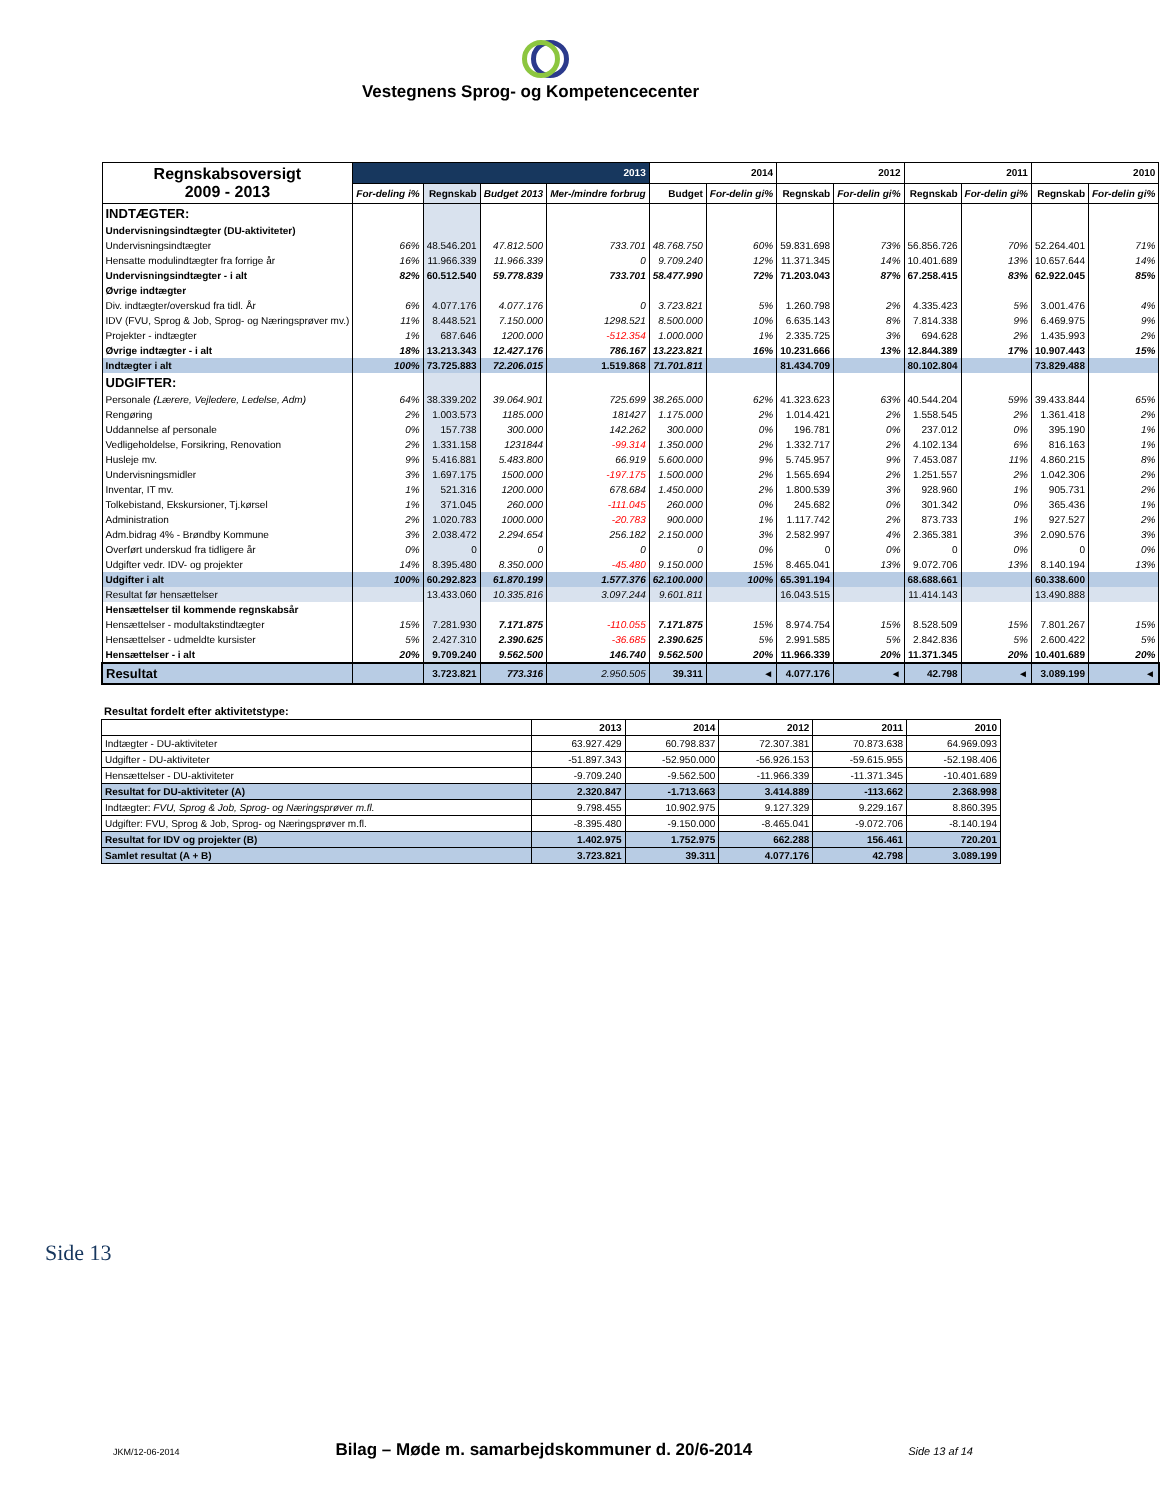Vestegnens Sprog- og Kompetencecenter
| Regnskabsoversigt 2009 - 2013 | 2013 | | | | 2014 | | 2012 | | 2011 | | 2010 | |
| --- | --- | --- | --- | --- | --- | --- | --- | --- | --- | --- | --- | --- |
| | For-deling i% | Regnskab | Budget 2013 | Mer-/mindre forbrug | Budget | For-delin gi% | Regnskab | For-delin gi% | Regnskab | For-delin gi% | Regnskab | For-delin gi% |
| INDTÆGTER: | | | | | | | | | | | | |
| Undervisningsindtægter (DU-aktiviteter) | | | | | | | | | | | | |
| Undervisningsindtægter | 66% | 48.546.201 | 47.812.500 | 733.701 | 48.768.750 | 60% | 59.831.698 | 73% | 56.856.726 | 70% | 52.264.401 | 71% |
| Hensatte modulindtægter fra forrige år | 16% | 11.966.339 | 11.966.339 | 0 | 9.709.240 | 12% | 11.371.345 | 14% | 10.401.689 | 13% | 10.657.644 | 14% |
| Undervisningsindtægter - i alt | 82% | 60.512.540 | 59.778.839 | 733.701 | 58.477.990 | 72% | 71.203.043 | 87% | 67.258.415 | 83% | 62.922.045 | 85% |
| Øvrige indtægter | | | | | | | | | | | | |
| Div. indtægter/overskud fra tidl. År | 6% | 4.077.176 | 4.077.176 | 0 | 3.723.821 | 5% | 1.260.798 | 2% | 4.335.423 | 5% | 3.001.476 | 4% |
| IDV (FVU, Sprog & Job, Sprog- og Næringsprøver mv.) | 11% | 8.448.521 | 7.150.000 | 1298.521 | 8.500.000 | 10% | 6.635.143 | 8% | 7.814.338 | 9% | 6.469.975 | 9% |
| Projekter - indtægter | 1% | 687.646 | 1200.000 | -512.354 | 1.000.000 | 1% | 2.335.725 | 3% | 694.628 | 2% | 1.435.993 | 2% |
| Øvrige indtægter - i alt | 18% | 13.213.343 | 12.427.176 | 786.167 | 13.223.821 | 16% | 10.231.666 | 13% | 12.844.389 | 17% | 10.907.443 | 15% |
| Indtægter i alt | 100% | 73.725.883 | 72.206.015 | 1.519.868 | 71.701.811 | | 81.434.709 | | 80.102.804 | | 73.829.488 | |
| UDGIFTER: | | | | | | | | | | | | |
| Personale (Lærere, Vejledere, Ledelse, Adm) | 64% | 38.339.202 | 39.064.901 | 725.699 | 38.265.000 | 62% | 41.323.623 | 63% | 40.544.204 | 59% | 39.433.844 | 65% |
| Rengøring | 2% | 1.003.573 | 1185.000 | 181427 | 1.175.000 | 2% | 1.014.421 | 2% | 1.558.545 | 2% | 1.361.418 | 2% |
| Uddannelse af personale | 0% | 157.738 | 300.000 | 142.262 | 300.000 | 0% | 196.781 | 0% | 237.012 | 0% | 395.190 | 1% |
| Vedligeholdelse, Forsikring, Renovation | 2% | 1.331.158 | 1231844 | -99.314 | 1.350.000 | 2% | 1.332.717 | 2% | 4.102.134 | 6% | 816.163 | 1% |
| Husleje mv. | 9% | 5.416.881 | 5.483.800 | 66.919 | 5.600.000 | 9% | 5.745.957 | 9% | 7.453.087 | 11% | 4.860.215 | 8% |
| Undervisningsmidler | 3% | 1.697.175 | 1500.000 | -197.175 | 1.500.000 | 2% | 1.565.694 | 2% | 1.251.557 | 2% | 1.042.306 | 2% |
| Inventar, IT mv. | 1% | 521.316 | 1200.000 | 678.684 | 1.450.000 | 2% | 1.800.539 | 3% | 928.960 | 1% | 905.731 | 2% |
| Tolkebistand, Ekskursioner, Tj.kørsel | 1% | 371.045 | 260.000 | -111.045 | 260.000 | 0% | 245.682 | 0% | 301.342 | 0% | 365.436 | 1% |
| Administration | 2% | 1.020.783 | 1000.000 | -20.783 | 900.000 | 1% | 1.117.742 | 2% | 873.733 | 1% | 927.527 | 2% |
| Adm.bidrag 4% - Brøndby Kommune | 3% | 2.038.472 | 2.294.654 | 256.182 | 2.150.000 | 3% | 2.582.997 | 4% | 2.365.381 | 3% | 2.090.576 | 3% |
| Overført underskud fra tidligere år | 0% | 0 | 0 | 0 | 0 | 0% | 0 | 0% | 0 | 0% | 0 | 0% |
| Udgifter vedr. IDV- og projekter | 14% | 8.395.480 | 8.350.000 | -45.480 | 9.150.000 | 15% | 8.465.041 | 13% | 9.072.706 | 13% | 8.140.194 | 13% |
| Udgifter i alt | 100% | 60.292.823 | 61.870.199 | 1.577.376 | 62.100.000 | 100% | 65.391.194 | | 68.688.661 | | 60.338.600 | |
| Resultat før hensættelser | | 13.433.060 | 10.335.816 | 3.097.244 | 9.601.811 | | 16.043.515 | | 11.414.143 | | 13.490.888 | |
| Hensættelser til kommende regnskabsår | | | | | | | | | | | | |
| Hensættelser - modultakstindtægter | 15% | 7.281.930 | 7.171.875 | -110.055 | 7.171.875 | 15% | 8.974.754 | 15% | 8.528.509 | 15% | 7.801.267 | 15% |
| Hensættelser - udmeldte kursister | 5% | 2.427.310 | 2.390.625 | -36.685 | 2.390.625 | 5% | 2.991.585 | 5% | 2.842.836 | 5% | 2.600.422 | 5% |
| Hensættelser - i alt | 20% | 9.709.240 | 9.562.500 | 146.740 | 9.562.500 | 20% | 11.966.339 | 20% | 11.371.345 | 20% | 10.401.689 | 20% |
| Resultat | | 3.723.821 | 773.316 | 2.950.505 | 39.311 | ◄ | 4.077.176 | ◄ | 42.798 | ◄ | 3.089.199 | ◄ |
Resultat fordelt efter aktivitetstype:
| | 2013 | 2014 | 2012 | 2011 | 2010 |
| Indtægter - DU-aktiviteter | 63.927.429 | 60.798.837 | 72.307.381 | 70.873.638 | 64.969.093 |
| Udgifter - DU-aktiviteter | -51.897.343 | -52.950.000 | -56.926.153 | -59.615.955 | -52.198.406 |
| Hensættelser - DU-aktiviteter | -9.709.240 | -9.562.500 | -11.966.339 | -11.371.345 | -10.401.689 |
| Resultat for DU-aktiviteter (A) | 2.320.847 | -1.713.663 | 3.414.889 | -113.662 | 2.368.998 |
| Indtægter: FVU, Sprog & Job, Sprog- og Næringsprøver m.fl. | 9.798.455 | 10.902.975 | 9.127.329 | 9.229.167 | 8.860.395 |
| Udgifter: FVU, Sprog & Job, Sprog- og Næringsprøver m.fl. | -8.395.480 | -9.150.000 | -8.465.041 | -9.072.706 | -8.140.194 |
| Resultat for IDV og projekter (B) | 1.402.975 | 1.752.975 | 662.288 | 156.461 | 720.201 |
| Samlet resultat (A + B) | 3.723.821 | 39.311 | 4.077.176 | 42.798 | 3.089.199 |
Side 13
JKM/12-06-2014 Bilag – Møde m. samarbejdskommuner d. 20/6-2014 Side 13 af 14